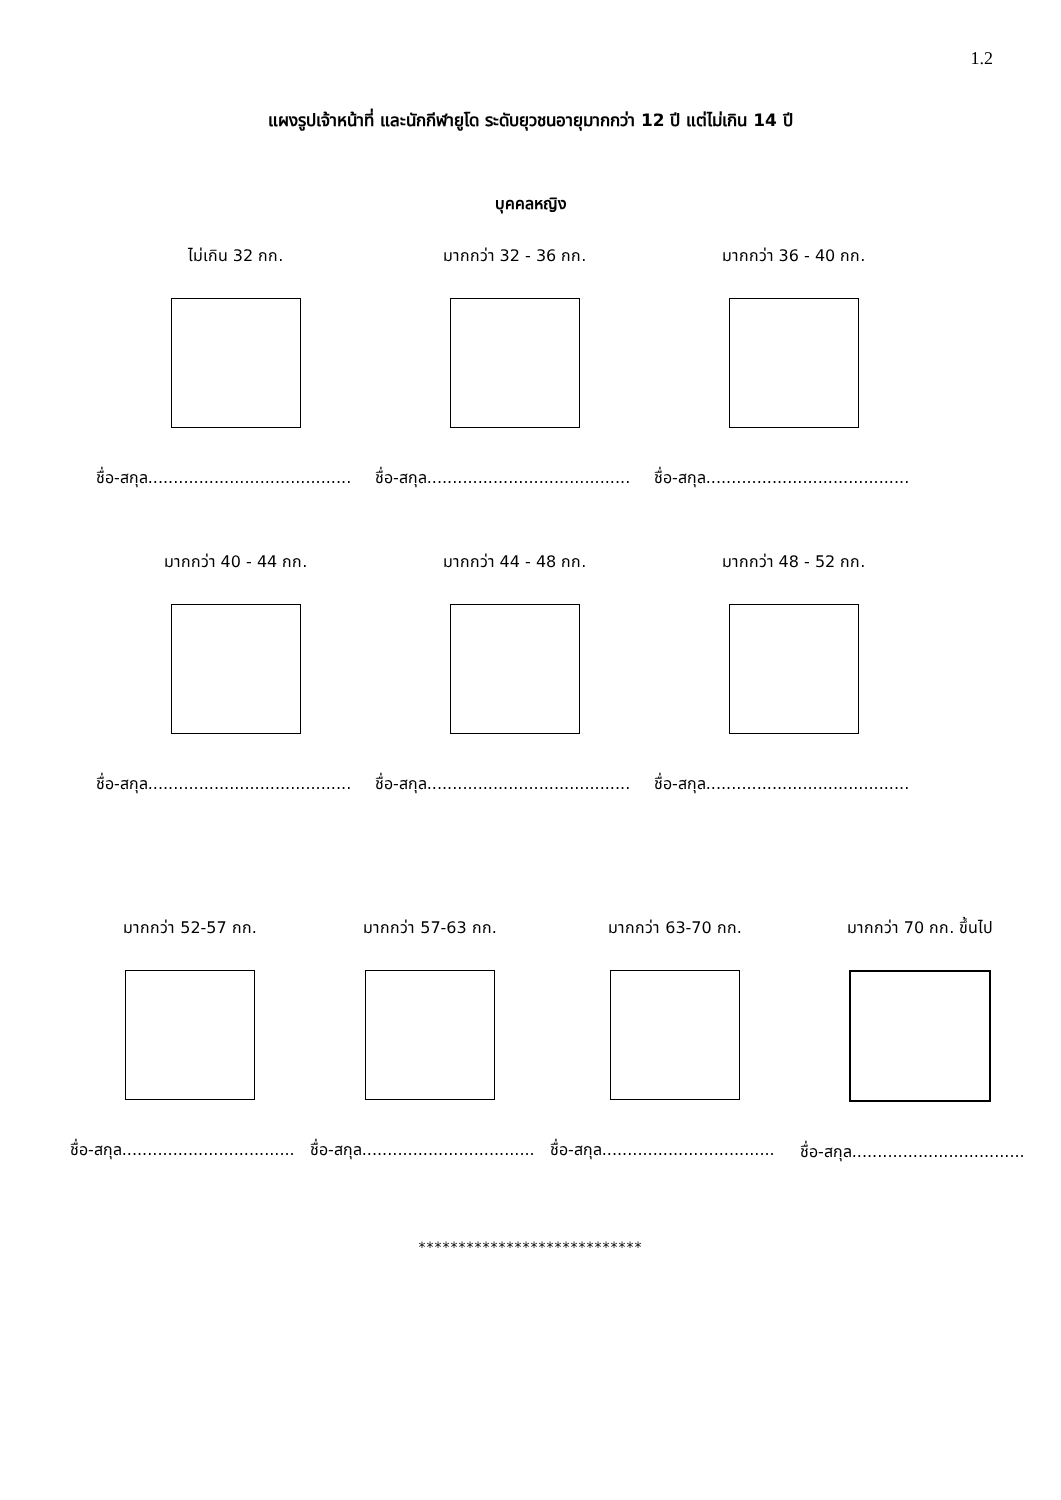1.2
แผงรูปเจ้าหน้าที่ และนักกีฬายูโด ระดับยุวชนอายุมากกว่า 12 ปี แต่ไม่เกิน 14 ปี
บุคคลหญิง
ไม่เกิน 32 กก.
ชื่อ-สกุล........................................
มากกว่า 32 - 36 กก.
ชื่อ-สกุล........................................
มากกว่า 36 - 40 กก.
ชื่อ-สกุล........................................
มากกว่า 40 - 44 กก.
ชื่อ-สกุล........................................
มากกว่า 44 - 48 กก.
ชื่อ-สกุล........................................
มากกว่า 48 - 52 กก.
ชื่อ-สกุล........................................
มากกว่า 52-57 กก.
ชื่อ-สกุล..................................
มากกว่า 57-63 กก.
ชื่อ-สกุล..................................
มากกว่า 63-70 กก.
ชื่อ-สกุล..................................
มากกว่า 70 กก. ขึ้นไป
ชื่อ-สกุล..................................
****************************